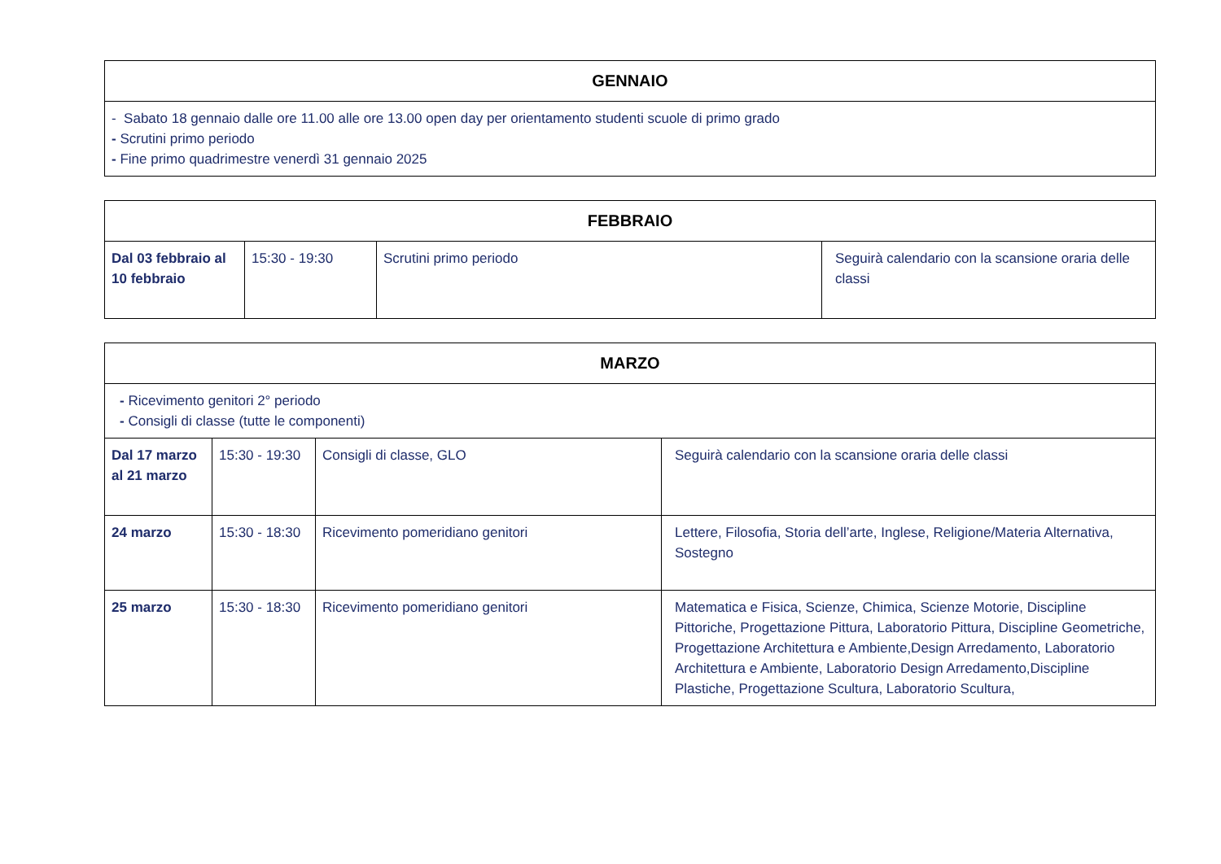| GENNAIO |
| --- |
| - Sabato 18 gennaio dalle ore 11.00 alle ore 13.00 open day per orientamento studenti scuole di primo grado - Scrutini primo periodo - Fine primo quadrimestre venerdì 31 gennaio 2025 |
| FEBBRAIO | | | |
| --- | --- | --- | --- |
| Dal 03 febbraio al 10 febbraio | 15:30 - 19:30 | Scrutini primo periodo | Seguirà calendario con la scansione oraria delle classi |
| MARZO | | | |
| --- | --- | --- | --- |
| - Ricevimento genitori 2° periodo - Consigli di classe (tutte le componenti) | | | |
| Dal 17 marzo al 21 marzo | 15:30 - 19:30 | Consigli di classe, GLO | Seguirà calendario con la scansione oraria delle classi |
| 24 marzo | 15:30 - 18:30 | Ricevimento pomeridiano genitori | Lettere, Filosofia, Storia dell’arte, Inglese, Religione/Materia Alternativa, Sostegno |
| 25 marzo | 15:30 - 18:30 | Ricevimento pomeridiano genitori | Matematica e Fisica, Scienze, Chimica, Scienze Motorie, Discipline Pittoriche, Progettazione Pittura, Laboratorio Pittura, Discipline Geometriche, Progettazione Architettura e Ambiente,Design Arredamento, Laboratorio Architettura e Ambiente, Laboratorio Design Arredamento,Discipline Plastiche, Progettazione Scultura, Laboratorio Scultura, |